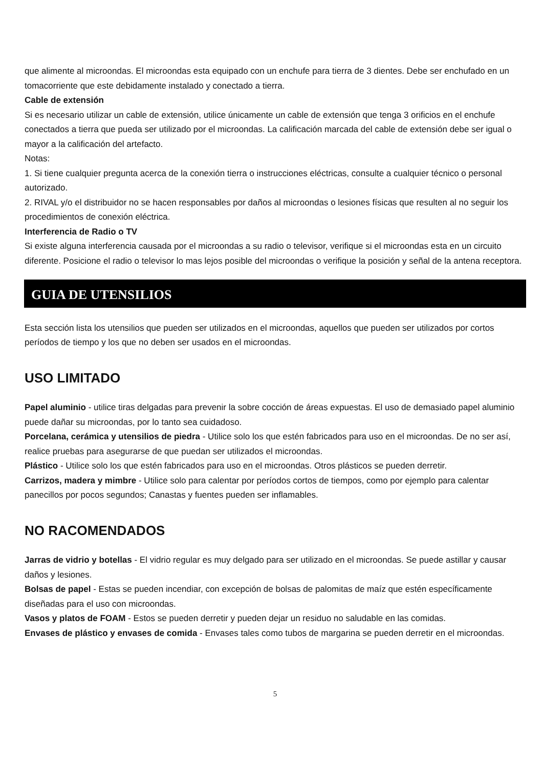que alimente al microondas. El microondas esta equipado con un enchufe para tierra de 3 dientes. Debe ser enchufado en un tomacorriente que este debidamente instalado y conectado a tierra.
Cable de extensión
Si es necesario utilizar un cable de extensión, utilice únicamente un cable de extensión que tenga 3 orificios en el enchufe conectados a tierra que pueda ser utilizado por el microondas. La calificación marcada del cable de extensión debe ser igual o mayor a la calificación del artefacto.
Notas:
1. Si tiene cualquier pregunta acerca de la conexión tierra o instrucciones eléctricas, consulte a cualquier técnico o personal autorizado.
2. RIVAL y/o el distribuidor no se hacen responsables por daños al microondas o lesiones físicas que resulten al no seguir los procedimientos de conexión eléctrica.
Interferencia de Radio o TV
Si existe alguna interferencia causada por el microondas a su radio o televisor, verifique si el microondas esta en un circuito diferente. Posicione el radio o televisor lo mas lejos posible del microondas o verifique la posición y señal de la antena receptora.
GUIA DE UTENSILIOS
Esta sección lista los utensilios que pueden ser utilizados en el microondas, aquellos que pueden ser utilizados por cortos períodos de tiempo y los que no deben ser usados en el microondas.
USO LIMITADO
Papel aluminio - utilice tiras delgadas para prevenir la sobre cocción de áreas expuestas. El uso de demasiado papel aluminio puede dañar su microondas, por lo tanto sea cuidadoso.
Porcelana, cerámica y utensilios de piedra - Utilice solo los que estén fabricados para uso en el microondas. De no ser así, realice pruebas para asegurarse de que puedan ser utilizados el microondas.
Plástico - Utilice solo los que estén fabricados para uso en el microondas. Otros plásticos se pueden derretir.
Carrizos, madera y mimbre - Utilice solo para calentar por períodos cortos de tiempos, como por ejemplo para calentar panecillos por pocos segundos; Canastas y fuentes pueden ser inflamables.
NO RACOMENDADOS
Jarras de vidrio y botellas - El vidrio regular es muy delgado para ser utilizado en el microondas. Se puede astillar y causar daños y lesiones.
Bolsas de papel - Estas se pueden incendiar, con excepción de bolsas de palomitas de maíz que estén específicamente diseñadas para el uso con microondas.
Vasos y platos de FOAM - Estos se pueden derretir y pueden dejar un residuo no saludable en las comidas.
Envases de plástico y envases de comida - Envases tales como tubos de margarina se pueden derretir en el microondas.
5